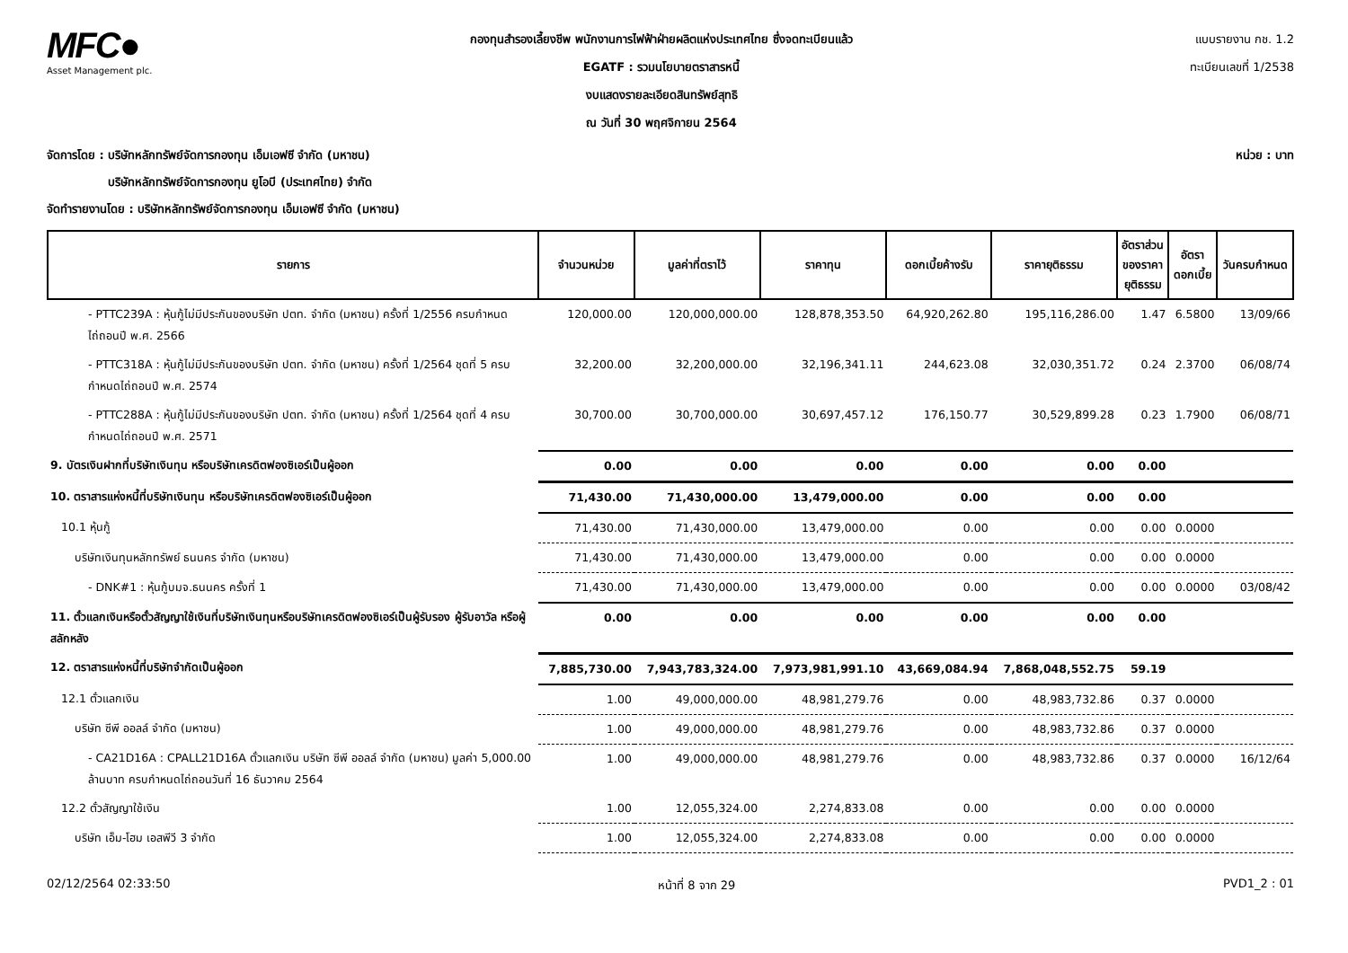MFC●
Asset Management plc.
กองทุนสำรองเลี้ยงชีพ พนักงานการไฟฟ้าฝ่ายผลิตแห่งประเทศไทย ซึ่งจดทะเบียนแล้ว
EGATF : รวมนโยบายตราสารหนี้
งบแสดงรายละเอียดสินทรัพย์สุทธิ
ณ วันที่ 30 พฤศจิกายน 2564
แบบรายงาน กช. 1.2
ทะเบียนเลขที่ 1/2538
จัดการโดย : บริษัทหลักทรัพย์จัดการกองทุน เอ็มเอฟซี จำกัด (มหาชน)
บริษัทหลักทรัพย์จัดการกองทุน ยูโอบี (ประเทศไทย) จำกัด
จัดทำรายงานโดย : บริษัทหลักทรัพย์จัดการกองทุน เอ็มเอฟซี จำกัด (มหาชน)
หน่วย : บาท
| รายการ | จำนวนหน่วย | มูลค่าที่ตราไว้ | ราคาทุน | ดอกเบี้ยค้างรับ | ราคายุติธรรม | อัตราส่วน ของราคา ยุติธรรม | อัตรา ดอกเบี้ย | วันครบกำหนด |
| --- | --- | --- | --- | --- | --- | --- | --- | --- |
| - PTTC239A : หุ้นกู้ไม่มีประกันของบริษัท ปตท. จำกัด (มหาชน) ครั้งที่ 1/2556 ครบกำหนดไถ่ถอนปี พ.ศ. 2566 | 120,000.00 | 120,000,000.00 | 128,878,353.50 | 64,920,262.80 | 195,116,286.00 | 1.47 | 6.5800 | 13/09/66 |
| - PTTC318A : หุ้นกู้ไม่มีประกันของบริษัท ปตท. จำกัด (มหาชน) ครั้งที่ 1/2564 ชุดที่ 5 ครบกำหนดไถ่ถอนปี พ.ศ. 2574 | 32,200.00 | 32,200,000.00 | 32,196,341.11 | 244,623.08 | 32,030,351.72 | 0.24 | 2.3700 | 06/08/74 |
| - PTTC288A : หุ้นกู้ไม่มีประกันของบริษัท ปตท. จำกัด (มหาชน) ครั้งที่ 1/2564 ชุดที่ 4 ครบกำหนดไถ่ถอนปี พ.ศ. 2571 | 30,700.00 | 30,700,000.00 | 30,697,457.12 | 176,150.77 | 30,529,899.28 | 0.23 | 1.7900 | 06/08/71 |
| 9. บัตรเงินฝากที่บริษัทเงินทุน หรือบริษัทเครดิตฟองซิเอร์เป็นผู้ออก | 0.00 | 0.00 | 0.00 | 0.00 | 0.00 | 0.00 | | |
| 10. ตราสารแห่งหนี้ที่บริษัทเงินทุน หรือบริษัทเครดิตฟองซิเอร์เป็นผู้ออก | 71,430.00 | 71,430,000.00 | 13,479,000.00 | 0.00 | 0.00 | 0.00 | | |
| 10.1 หุ้นกู้ | 71,430.00 | 71,430,000.00 | 13,479,000.00 | 0.00 | 0.00 | 0.00 | 0.0000 | |
| บริษัทเงินทุนหลักทรัพย์ ธนนคร จำกัด (มหาชน) | 71,430.00 | 71,430,000.00 | 13,479,000.00 | 0.00 | 0.00 | 0.00 | 0.0000 | |
| - DNK#1 : หุ้นกู้บมจ.ธนนคร ครั้งที่ 1 | 71,430.00 | 71,430,000.00 | 13,479,000.00 | 0.00 | 0.00 | 0.00 | 0.0000 | 03/08/42 |
| 11. ตั๋วแลกเงินหรือตั๋วสัญญาใช้เงินที่บริษัทเงินทุนหรือบริษัทเครดิตฟองซิเอร์เป็นผู้รับรอง ผู้รับอาวัล หรือผู้สลักหลัง | 0.00 | 0.00 | 0.00 | 0.00 | 0.00 | 0.00 | | |
| 12. ตราสารแห่งหนี้ที่บริษัทจำกัดเป็นผู้ออก | 7,885,730.00 | 7,943,783,324.00 | 7,973,981,991.10 | 43,669,084.94 | 7,868,048,552.75 | 59.19 | | |
| 12.1 ตั๋วแลกเงิน | 1.00 | 49,000,000.00 | 48,981,279.76 | 0.00 | 48,983,732.86 | 0.37 | 0.0000 | |
| บริษัท ซีพี ออลล์ จำกัด (มหาชน) | 1.00 | 49,000,000.00 | 48,981,279.76 | 0.00 | 48,983,732.86 | 0.37 | 0.0000 | |
| - CA21D16A : CPALL21D16A ตั๋วแลกเงิน บริษัท ซีพี ออลล์ จำกัด (มหาชน) มูลค่า 5,000.00 ล้านบาท ครบกำหนดไถ่ถอนวันที่ 16 ธันวาคม 2564 | 1.00 | 49,000,000.00 | 48,981,279.76 | 0.00 | 48,983,732.86 | 0.37 | 0.0000 | 16/12/64 |
| 12.2 ตั๋วสัญญาใช้เงิน | 1.00 | 12,055,324.00 | 2,274,833.08 | 0.00 | 0.00 | 0.00 | 0.0000 | |
| บริษัท เอ็ม-โฮม เอสพีวี 3 จำกัด | 1.00 | 12,055,324.00 | 2,274,833.08 | 0.00 | 0.00 | 0.00 | 0.0000 | |
02/12/2564 02:33:50 หน้าที่ 8 จาก 29 PVD1_2 : 01